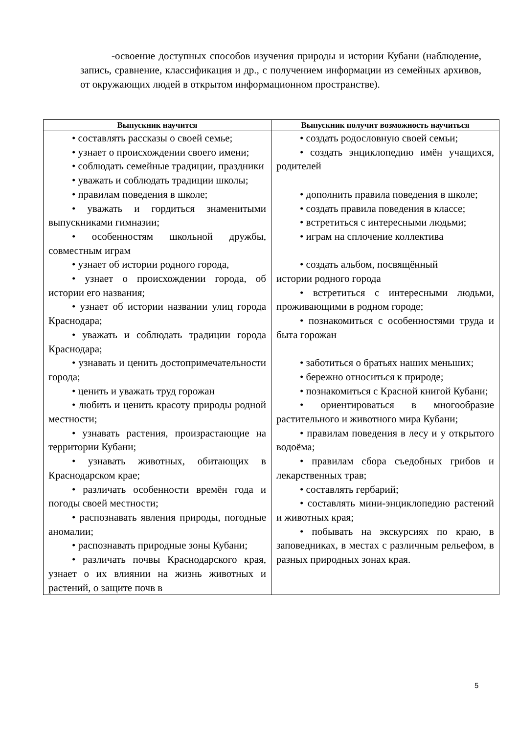-освоение доступных способов изучения природы и истории Кубани (наблюдение, запись, сравнение, классификация и др., с получением информации из семейных архивов, от окружающих людей в открытом информационном пространстве).
| Выпускник научится | Выпускник получит возможность научиться |
| --- | --- |
| • составлять рассказы о своей семье; • узнает о происхождении своего имени; • соблюдать семейные традиции, праздники • уважать и соблюдать традиции школы; • правилам поведения в школе; • уважать и гордиться знаменитыми выпускниками гимназии; • особенностям школьной дружбы, совместным играм • узнает об истории родного города, • узнает о происхождении города, об истории его названия; • узнает об истории названии улиц города Краснодара; • уважать и соблюдать традиции города Краснодара; • узнавать и ценить достопримечательности города; • ценить и уважать труд горожан • любить и ценить красоту природы родной местности; • узнавать растения, произрастающие на территории Кубани; • узнавать животных, обитающих в Краснодарском крае; • различать особенности времён года и погоды своей местности; • распознавать явления природы, погодные аномалии; • распознавать природные зоны Кубани; • различать почвы Краснодарского края, узнает о их влиянии на жизнь животных и растений, о защите почв в | • создать родословную своей семьи; • создать энциклопедию имён учащихся, родителей • дополнить правила поведения в школе; • создать правила поведения в классе; • встретиться с интересными людьми; • играм на сплочение коллектива • создать альбом, посвящённый истории родного города • встретиться с интересными людьми, проживающими в родном городе; • познакомиться с особенностями труда и быта горожан • заботиться о братьях наших меньших; • бережно относиться к природе; • познакомиться с Красной книгой Кубани; • ориентироваться в многообразие растительного и животного мира Кубани; • правилам поведения в лесу и у открытого водоёма; • правилам сбора съедобных грибов и лекарственных трав; • составлять гербарий; • составлять мини-энциклопедию растений и животных края; • побывать на экскурсиях по краю, в заповедниках, в местах с различным рельефом, в разных природных зонах края. |
5